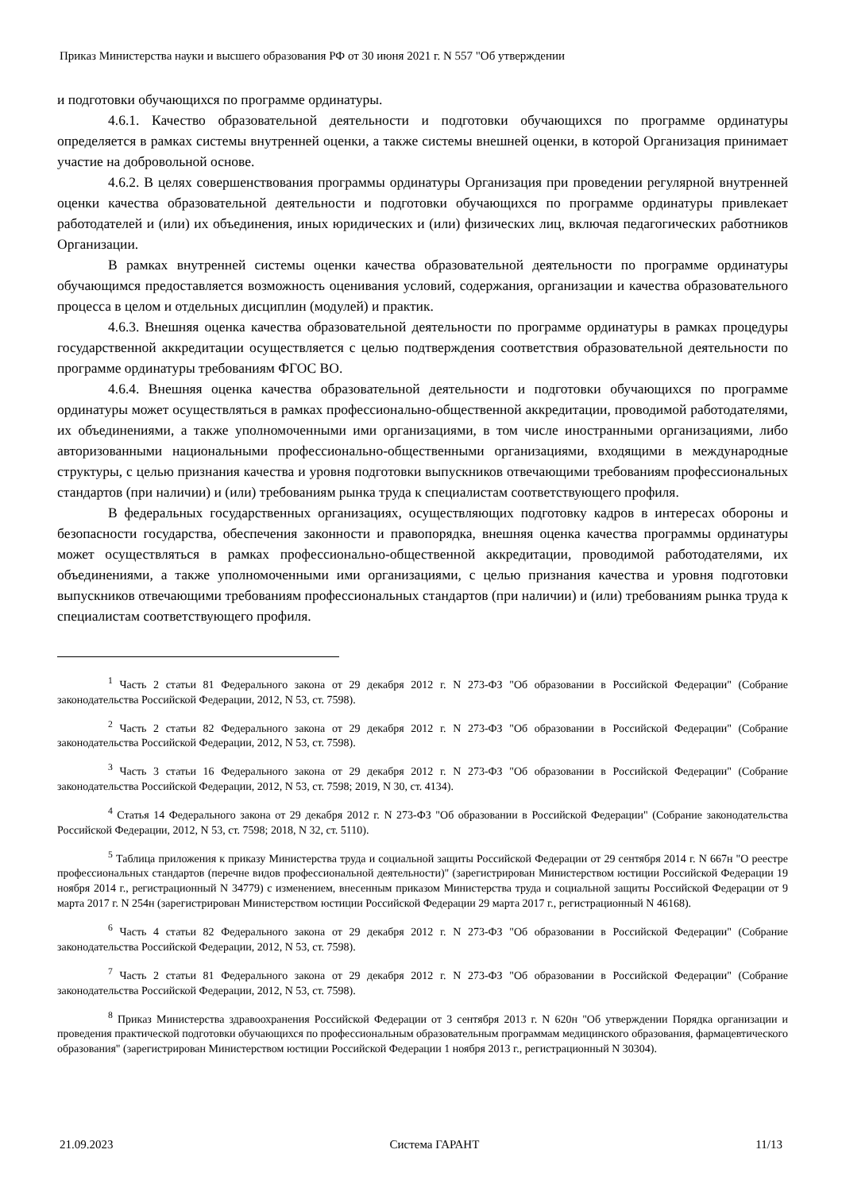Приказ Министерства науки и высшего образования РФ от 30 июня 2021 г. N 557 "Об утверждении
и подготовки обучающихся по программе ординатуры.
4.6.1. Качество образовательной деятельности и подготовки обучающихся по программе ординатуры определяется в рамках системы внутренней оценки, а также системы внешней оценки, в которой Организация принимает участие на добровольной основе.
4.6.2. В целях совершенствования программы ординатуры Организация при проведении регулярной внутренней оценки качества образовательной деятельности и подготовки обучающихся по программе ординатуры привлекает работодателей и (или) их объединения, иных юридических и (или) физических лиц, включая педагогических работников Организации.
В рамках внутренней системы оценки качества образовательной деятельности по программе ординатуры обучающимся предоставляется возможность оценивания условий, содержания, организации и качества образовательного процесса в целом и отдельных дисциплин (модулей) и практик.
4.6.3. Внешняя оценка качества образовательной деятельности по программе ординатуры в рамках процедуры государственной аккредитации осуществляется с целью подтверждения соответствия образовательной деятельности по программе ординатуры требованиям ФГОС ВО.
4.6.4. Внешняя оценка качества образовательной деятельности и подготовки обучающихся по программе ординатуры может осуществляться в рамках профессионально-общественной аккредитации, проводимой работодателями, их объединениями, а также уполномоченными ими организациями, в том числе иностранными организациями, либо авторизованными национальными профессионально-общественными организациями, входящими в международные структуры, с целью признания качества и уровня подготовки выпускников отвечающими требованиям профессиональных стандартов (при наличии) и (или) требованиям рынка труда к специалистам соответствующего профиля.
В федеральных государственных организациях, осуществляющих подготовку кадров в интересах обороны и безопасности государства, обеспечения законности и правопорядка, внешняя оценка качества программы ординатуры может осуществляться в рамках профессионально-общественной аккредитации, проводимой работодателями, их объединениями, а также уполномоченными ими организациями, с целью признания качества и уровня подготовки выпускников отвечающими требованиям профессиональных стандартов (при наличии) и (или) требованиям рынка труда к специалистам соответствующего профиля.
<sup>1</sup> Часть 2 статьи 81 Федерального закона от 29 декабря 2012 г. N 273-ФЗ "Об образовании в Российской Федерации" (Собрание законодательства Российской Федерации, 2012, N 53, ст. 7598).
<sup>2</sup> Часть 2 статьи 82 Федерального закона от 29 декабря 2012 г. N 273-ФЗ "Об образовании в Российской Федерации" (Собрание законодательства Российской Федерации, 2012, N 53, ст. 7598).
<sup>3</sup> Часть 3 статьи 16 Федерального закона от 29 декабря 2012 г. N 273-ФЗ "Об образовании в Российской Федерации" (Собрание законодательства Российской Федерации, 2012, N 53, ст. 7598; 2019, N 30, ст. 4134).
<sup>4</sup> Статья 14 Федерального закона от 29 декабря 2012 г. N 273-ФЗ "Об образовании в Российской Федерации" (Собрание законодательства Российской Федерации, 2012, N 53, ст. 7598; 2018, N 32, ст. 5110).
<sup>5</sup> Таблица приложения к приказу Министерства труда и социальной защиты Российской Федерации от 29 сентября 2014 г. N 667н "О реестре профессиональных стандартов (перечне видов профессиональной деятельности)" (зарегистрирован Министерством юстиции Российской Федерации 19 ноября 2014 г., регистрационный N 34779) с изменением, внесенным приказом Министерства труда и социальной защиты Российской Федерации от 9 марта 2017 г. N 254н (зарегистрирован Министерством юстиции Российской Федерации 29 марта 2017 г., регистрационный N 46168).
<sup>6</sup> Часть 4 статьи 82 Федерального закона от 29 декабря 2012 г. N 273-ФЗ "Об образовании в Российской Федерации" (Собрание законодательства Российской Федерации, 2012, N 53, ст. 7598).
<sup>7</sup> Часть 2 статьи 81 Федерального закона от 29 декабря 2012 г. N 273-ФЗ "Об образовании в Российской Федерации" (Собрание законодательства Российской Федерации, 2012, N 53, ст. 7598).
<sup>8</sup> Приказ Министерства здравоохранения Российской Федерации от 3 сентября 2013 г. N 620н "Об утверждении Порядка организации и проведения практической подготовки обучающихся по профессиональным образовательным программам медицинского образования, фармацевтического образования" (зарегистрирован Министерством юстиции Российской Федерации 1 ноября 2013 г., регистрационный N 30304).
21.09.2023 Система ГАРАНТ 11/13